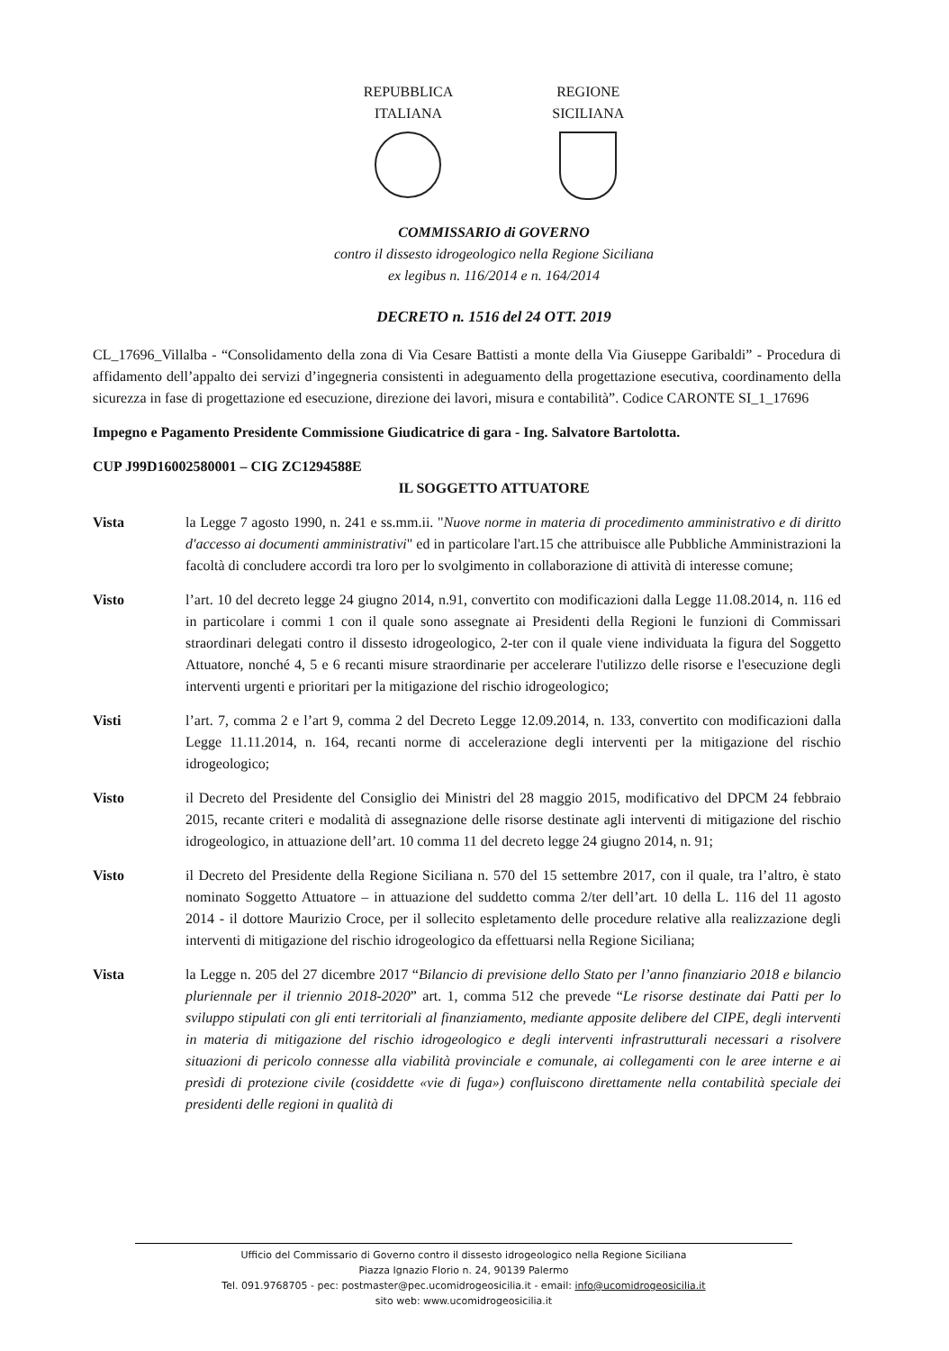REPUBBLICA
ITALIANA
REGIONE
SICILIANA
COMMISSARIO di GOVERNO
contro il dissesto idrogeologico nella Regione Siciliana
ex legibus n. 116/2014 e n. 164/2014
DECRETO n. 1516 del 24 OTT. 2019
CL_17696_Villalba - “Consolidamento della zona di Via Cesare Battisti a monte della Via Giuseppe Garibaldi” - Procedura di affidamento dell’appalto dei servizi d’ingegneria consistenti in adeguamento della progettazione esecutiva, coordinamento della sicurezza in fase di progettazione ed esecuzione, direzione dei lavori, misura e contabilità”. Codice CARONTE SI_1_17696
Impegno e Pagamento Presidente Commissione Giudicatrice di gara - Ing. Salvatore Bartolotta.
CUP J99D16002580001 – CIG ZC1294588E
IL SOGGETTO ATTUATORE
Vista la Legge 7 agosto 1990, n. 241 e ss.mm.ii. "Nuove norme in materia di procedimento amministrativo e di diritto d'accesso ai documenti amministrativi" ed in particolare l'art.15 che attribuisce alle Pubbliche Amministrazioni la facoltà di concludere accordi tra loro per lo svolgimento in collaborazione di attività di interesse comune;
Visto l’art. 10 del decreto legge 24 giugno 2014, n.91, convertito con modificazioni dalla Legge 11.08.2014, n. 116 ed in particolare i commi 1 con il quale sono assegnate ai Presidenti della Regioni le funzioni di Commissari straordinari delegati contro il dissesto idrogeologico, 2-ter con il quale viene individuata la figura del Soggetto Attuatore, nonché 4, 5 e 6 recanti misure straordinarie per accelerare l'utilizzo delle risorse e l'esecuzione degli interventi urgenti e prioritari per la mitigazione del rischio idrogeologico;
Visti l’art. 7, comma 2 e l’art 9, comma 2 del Decreto Legge 12.09.2014, n. 133, convertito con modificazioni dalla Legge 11.11.2014, n. 164, recanti norme di accelerazione degli interventi per la mitigazione del rischio idrogeologico;
Visto il Decreto del Presidente del Consiglio dei Ministri del 28 maggio 2015, modificativo del DPCM 24 febbraio 2015, recante criteri e modalità di assegnazione delle risorse destinate agli interventi di mitigazione del rischio idrogeologico, in attuazione dell’art. 10 comma 11 del decreto legge 24 giugno 2014, n. 91;
Visto il Decreto del Presidente della Regione Siciliana n. 570 del 15 settembre 2017, con il quale, tra l’altro, è stato nominato Soggetto Attuatore – in attuazione del suddetto comma 2/ter dell’art. 10 della L. 116 del 11 agosto 2014 - il dottore Maurizio Croce, per il sollecito espletamento delle procedure relative alla realizzazione degli interventi di mitigazione del rischio idrogeologico da effettuarsi nella Regione Siciliana;
Vista la Legge n. 205 del 27 dicembre 2017 “Bilancio di previsione dello Stato per l’anno finanziario 2018 e bilancio pluriennale per il triennio 2018-2020” art. 1, comma 512 che prevede “Le risorse destinate dai Patti per lo sviluppo stipulati con gli enti territoriali al finanziamento, mediante apposite delibere del CIPE, degli interventi in materia di mitigazione del rischio idrogeologico e degli interventi infrastrutturali necessari a risolvere situazioni di pericolo connesse alla viabilità provinciale e comunale, ai collegamenti con le aree interne e ai presìdi di protezione civile (cosiddette «vie di fuga») confluiscono direttamente nella contabilità speciale dei presidenti delle regioni in qualità di
Ufficio del Commissario di Governo contro il dissesto idrogeologico nella Regione Siciliana
Piazza Ignazio Florio n. 24, 90139 Palermo
Tel. 091.9768705 - pec: postmaster@pec.ucomidrogeosicilia.it - email: info@ucomidrogeosicilia.it
sito web: www.ucomidrogeosicilia.it